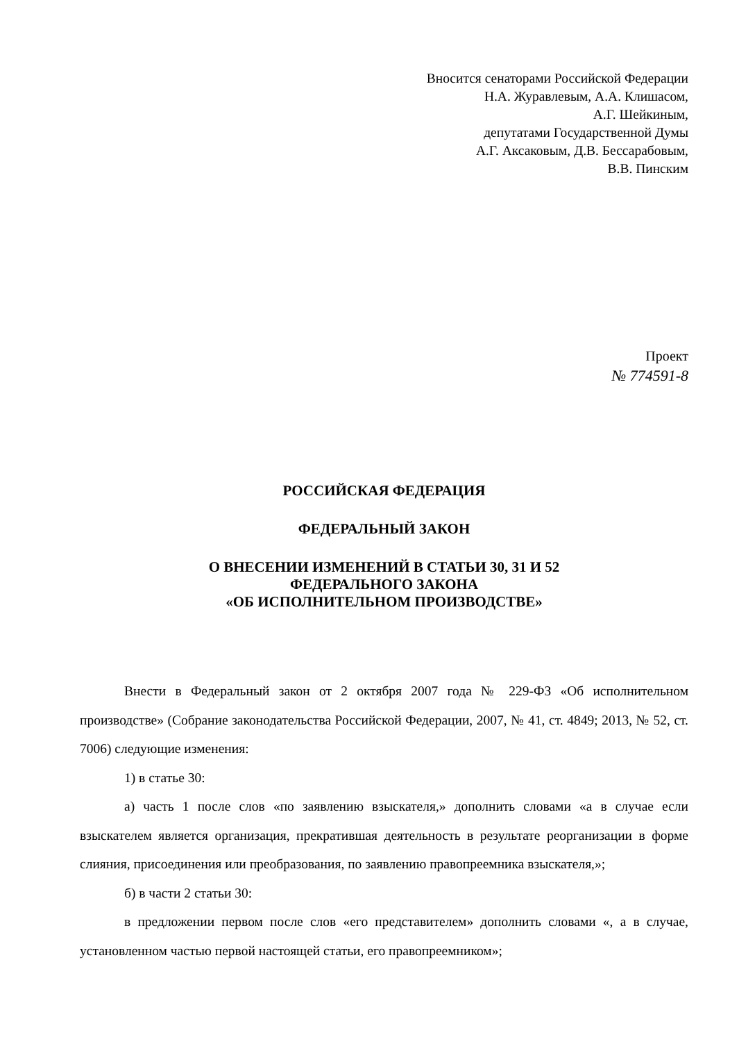Вносится сенаторами Российской Федерации
Н.А. Журавлевым, А.А. Клишасом,
А.Г. Шейкиным,
депутатами Государственной Думы
А.Г. Аксаковым, Д.В. Бессарабовым,
В.В. Пинским
Проект
№ 774591-8
РОССИЙСКАЯ ФЕДЕРАЦИЯ
ФЕДЕРАЛЬНЫЙ ЗАКОН
О ВНЕСЕНИИ ИЗМЕНЕНИЙ В СТАТЬИ 30, 31 И 52
ФЕДЕРАЛЬНОГО ЗАКОНА
«ОБ ИСПОЛНИТЕЛЬНОМ ПРОИЗВОДСТВЕ»
Внести в Федеральный закон от 2 октября 2007 года № 229-ФЗ «Об исполнительном производстве» (Собрание законодательства Российской Федерации, 2007, № 41, ст. 4849; 2013, № 52, ст. 7006) следующие изменения:
1) в статье 30:
а) часть 1 после слов «по заявлению взыскателя,» дополнить словами «а в случае если взыскателем является организация, прекратившая деятельность в результате реорганизации в форме слияния, присоединения или преобразования, по заявлению правопреемника взыскателя,»;
б) в части 2 статьи 30:
в предложении первом после слов «его представителем» дополнить словами «, а в случае, установленном частью первой настоящей статьи, его правопреемником»;